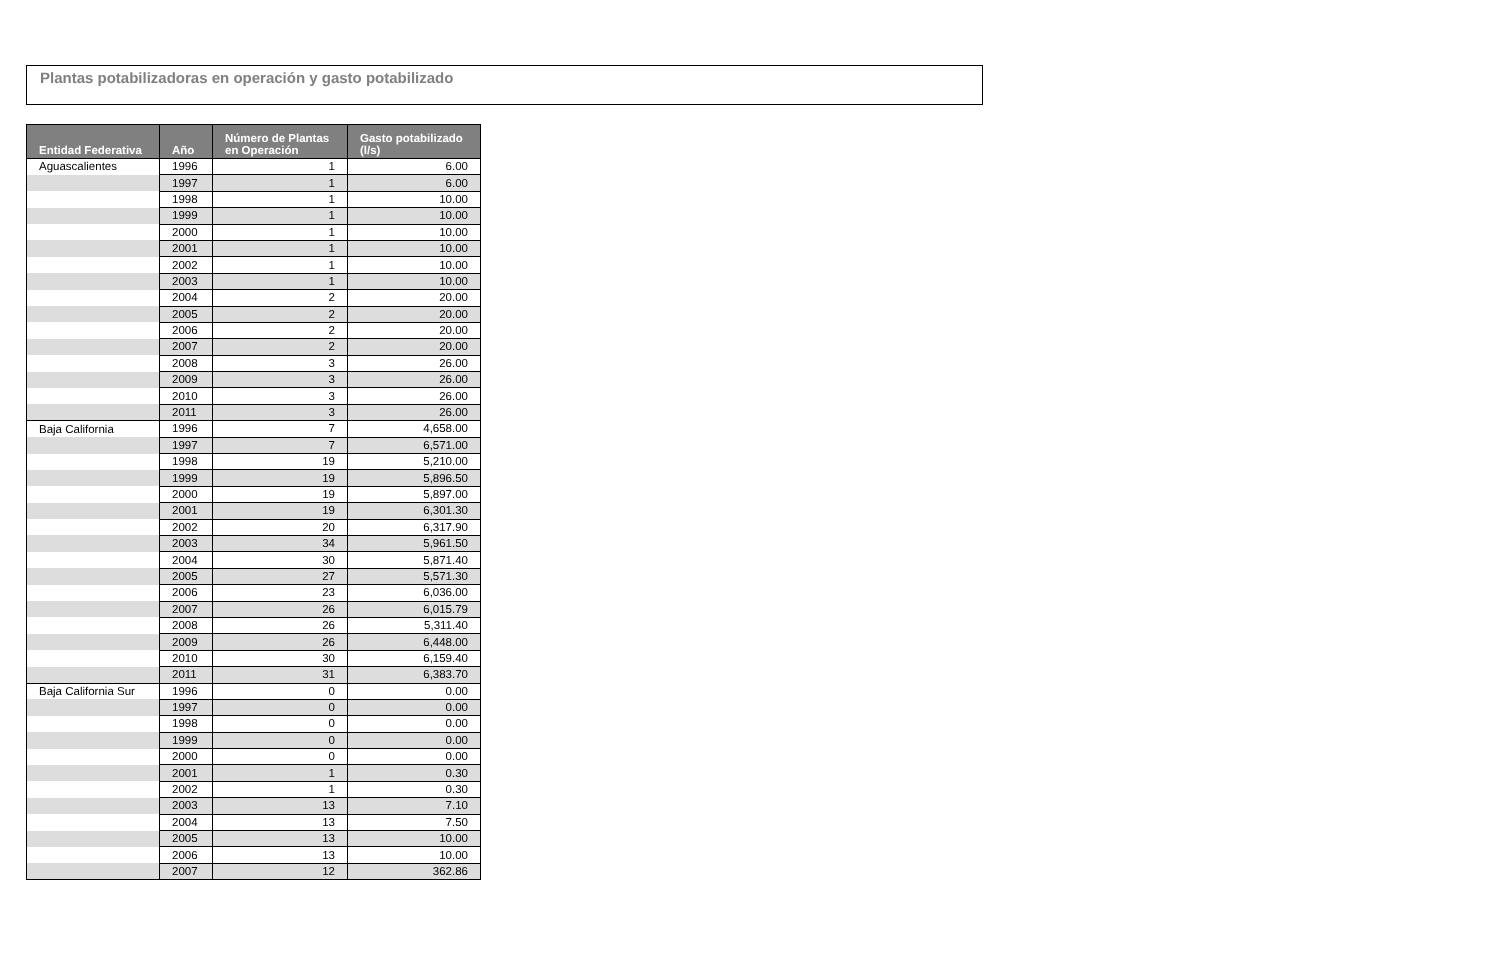Plantas potabilizadoras en operación y gasto potabilizado
| Entidad Federativa | Año | Número de Plantas en Operación | Gasto potabilizado (l/s) |
| --- | --- | --- | --- |
| Aguascalientes | 1996 | 1 | 6.00 |
| | 1997 | 1 | 6.00 |
| | 1998 | 1 | 10.00 |
| | 1999 | 1 | 10.00 |
| | 2000 | 1 | 10.00 |
| | 2001 | 1 | 10.00 |
| | 2002 | 1 | 10.00 |
| | 2003 | 1 | 10.00 |
| | 2004 | 2 | 20.00 |
| | 2005 | 2 | 20.00 |
| | 2006 | 2 | 20.00 |
| | 2007 | 2 | 20.00 |
| | 2008 | 3 | 26.00 |
| | 2009 | 3 | 26.00 |
| | 2010 | 3 | 26.00 |
| | 2011 | 3 | 26.00 |
| Baja California | 1996 | 7 | 4,658.00 |
| | 1997 | 7 | 6,571.00 |
| | 1998 | 19 | 5,210.00 |
| | 1999 | 19 | 5,896.50 |
| | 2000 | 19 | 5,897.00 |
| | 2001 | 19 | 6,301.30 |
| | 2002 | 20 | 6,317.90 |
| | 2003 | 34 | 5,961.50 |
| | 2004 | 30 | 5,871.40 |
| | 2005 | 27 | 5,571.30 |
| | 2006 | 23 | 6,036.00 |
| | 2007 | 26 | 6,015.79 |
| | 2008 | 26 | 5,311.40 |
| | 2009 | 26 | 6,448.00 |
| | 2010 | 30 | 6,159.40 |
| | 2011 | 31 | 6,383.70 |
| Baja California Sur | 1996 | 0 | 0.00 |
| | 1997 | 0 | 0.00 |
| | 1998 | 0 | 0.00 |
| | 1999 | 0 | 0.00 |
| | 2000 | 0 | 0.00 |
| | 2001 | 1 | 0.30 |
| | 2002 | 1 | 0.30 |
| | 2003 | 13 | 7.10 |
| | 2004 | 13 | 7.50 |
| | 2005 | 13 | 10.00 |
| | 2006 | 13 | 10.00 |
| | 2007 | 12 | 362.86 |